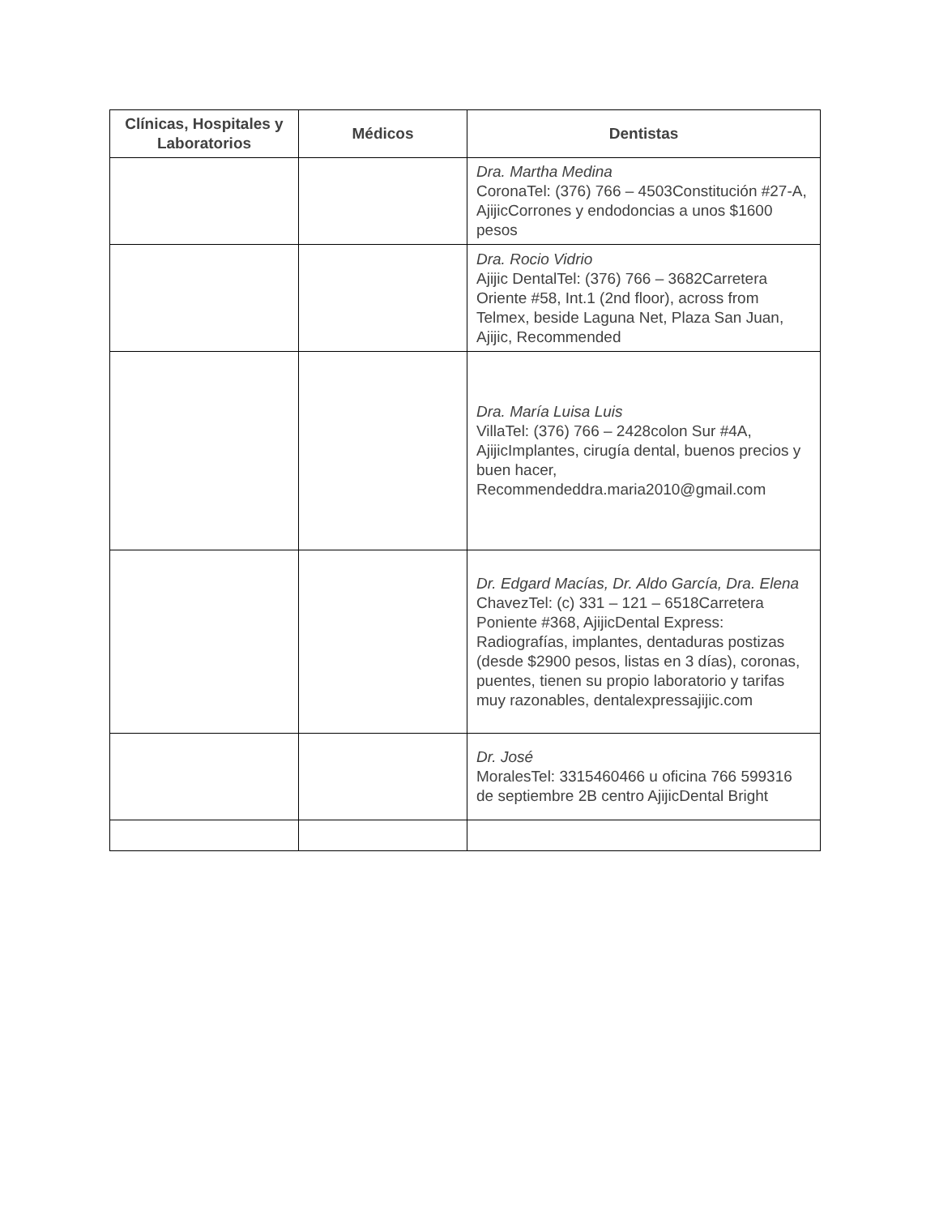| Clínicas, Hospitales y Laboratorios | Médicos | Dentistas |
| --- | --- | --- |
| | | Dra. Martha Medina CoronaTel: (376) 766 – 4503Constitución #27-A, AjijicCorrones y endodoncias a unos $1600 pesos |
| | | Dra. Rocio Vidrio Ajijic DentalTel: (376) 766 – 3682Carretera Oriente #58, Int.1 (2nd floor), across from Telmex, beside Laguna Net, Plaza San Juan, Ajijic, Recommended |
| | | Dra. María Luisa Luis VillaTel: (376) 766 – 2428colon Sur #4A, AjijicImplantes, cirugía dental, buenos precios y buen hacer, Recommendeddra.maria2010@gmail.com |
| | | Dr. Edgard Macías, Dr. Aldo García, Dra. Elena ChavezTel: (c) 331 – 121 – 6518Carretera Poniente #368, AjijicDental Express: Radiografías, implantes, dentaduras postizas (desde $2900 pesos, listas en 3 días), coronas, puentes, tienen su propio laboratorio y tarifas muy razonables, dentalexpressajijic.com |
| | | Dr. José MoralesTel: 3315460466 u oficina 766 599316 de septiembre 2B centro AjijicDental Bright |